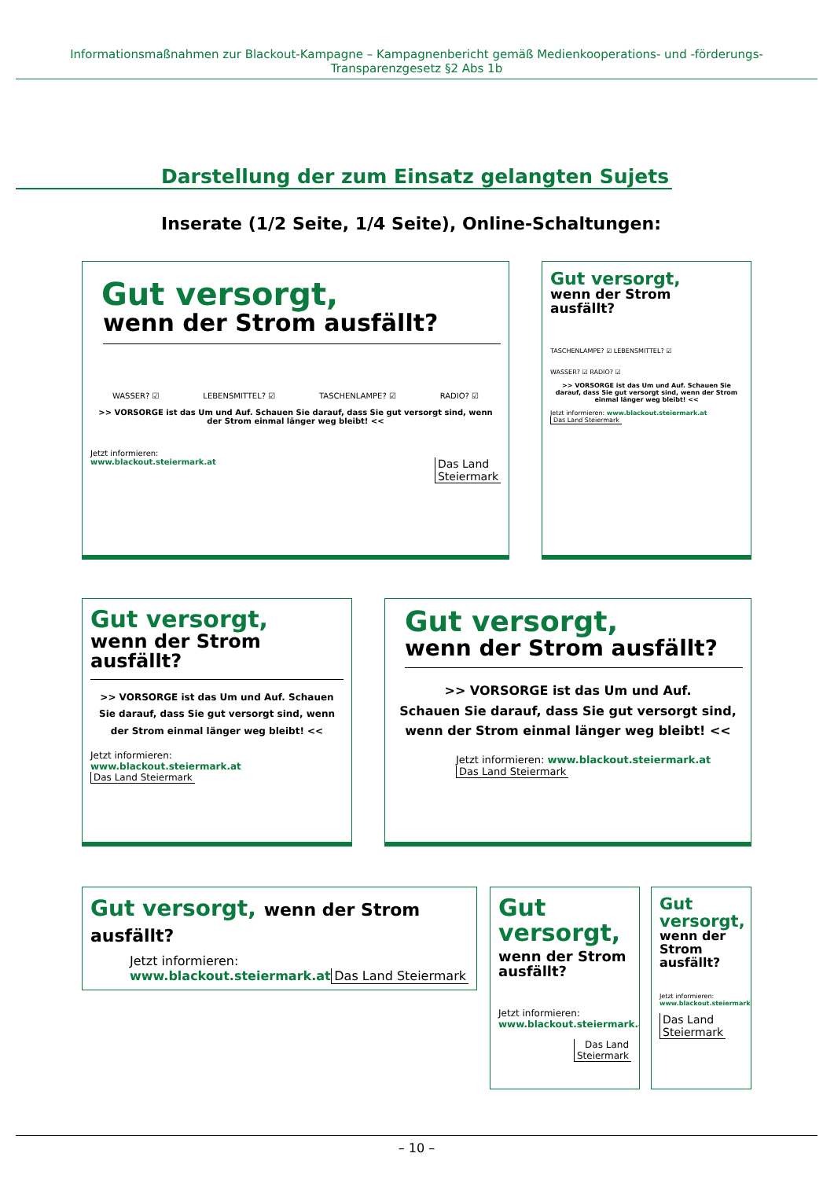Informationsmaßnahmen zur Blackout-Kampagne – Kampagnenbericht gemäß Medienkooperations- und -förderungs-Transparenzgesetz §2 Abs 1b
Darstellung der zum Einsatz gelangten Sujets
Inserate (1/2 Seite, 1/4 Seite), Online-Schaltungen:
Gut versorgt,
wenn der Strom ausfällt?
WASSER? ☑ LEBENSMITTEL? ☑ TASCHENLAMPE? ☑ RADIO? ☑
>> VORSORGE ist das Um und Auf. Schauen Sie darauf, dass Sie gut versorgt sind, wenn der Strom einmal länger weg bleibt! <<
Jetzt informieren:
www.blackout.steiermark.at Das Land
Steiermark
Gut versorgt,
wenn der Strom
ausfällt?
TASCHENLAMPE? ☑ LEBENSMITTEL? ☑
WASSER? ☑ RADIO? ☑
>> VORSORGE ist das Um und Auf. Schauen Sie darauf, dass Sie gut versorgt sind, wenn der Strom einmal länger weg bleibt! <<
Jetzt informieren: www.blackout.steiermark.at Das Land Steiermark
Gut versorgt,
wenn der Strom
ausfällt?
>> VORSORGE ist das Um und Auf. Schauen Sie darauf, dass Sie gut versorgt sind, wenn der Strom einmal länger weg bleibt! <<
Jetzt informieren:
www.blackout.steiermark.at Das Land Steiermark
Gut versorgt,
wenn der Strom ausfällt?
>> VORSORGE ist das Um und Auf.
Schauen Sie darauf, dass Sie gut versorgt sind,
wenn der Strom einmal länger weg bleibt! <<
Jetzt informieren: www.blackout.steiermark.at Das Land Steiermark
Gut versorgt, wenn der Strom ausfällt?
Jetzt informieren:
www.blackout.steiermark.at Das Land Steiermark
Gut
versorgt,
wenn der Strom
ausfällt?
Jetzt informieren:
www.blackout.steiermark.at
Das Land
Steiermark
Gut
versorgt,
wenn der
Strom
ausfällt?
Jetzt informieren:
www.blackout.steiermark.at
Das Land
Steiermark
– 10 –